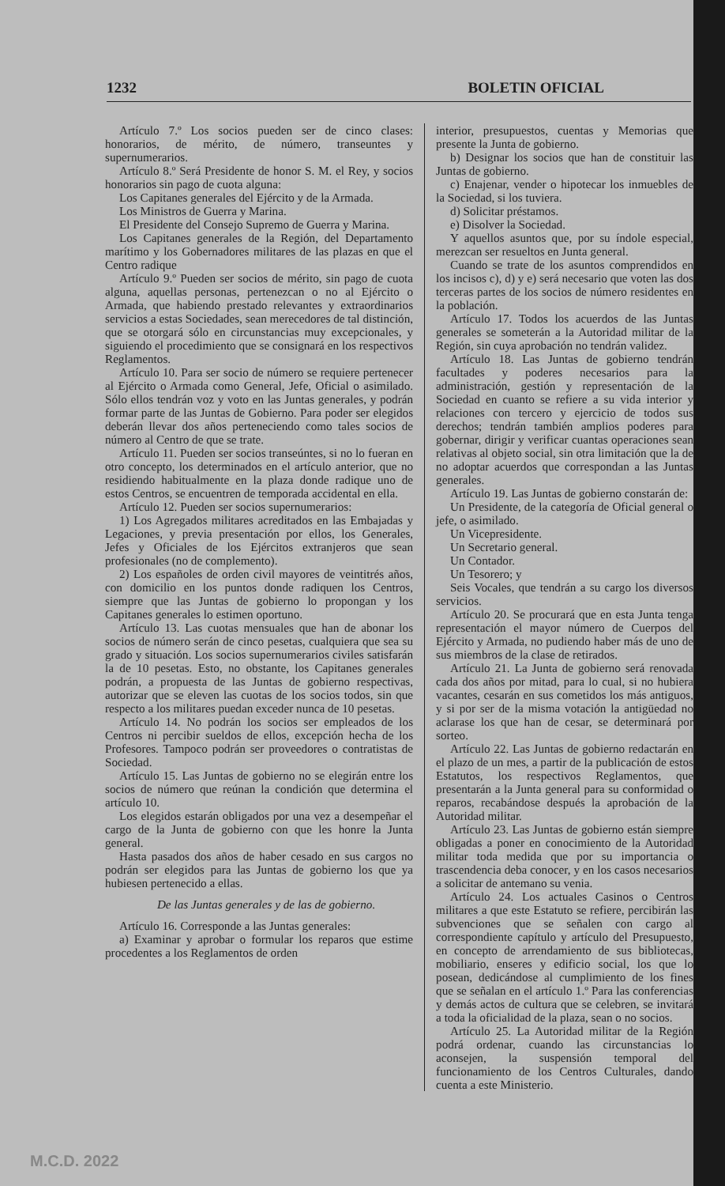1232 BOLETIN OFICIAL
Artículo 7.º Los socios pueden ser de cinco clases: honorarios, de mérito, de número, transeuntes y supernumerarios.
Artículo 8.º Será Presidente de honor S. M. el Rey, y socios honorarios sin pago de cuota alguna:
Los Capitanes generales del Ejército y de la Armada.
Los Ministros de Guerra y Marina.
El Presidente del Consejo Supremo de Guerra y Marina.
Los Capitanes generales de la Región, del Departamento marítimo y los Gobernadores militares de las plazas en que el Centro radique
Artículo 9.º Pueden ser socios de mérito, sin pago de cuota alguna, aquellas personas, pertenezcan o no al Ejército o Armada, que habiendo prestado relevantes y extraordinarios servicios a estas Sociedades, sean merecedores de tal distinción, que se otorgará sólo en circunstancias muy excepcionales, y siguiendo el procedimiento que se consignará en los respectivos Reglamentos.
Artículo 10. Para ser socio de número se requiere pertenecer al Ejército o Armada como General, Jefe, Oficial o asimilado. Sólo ellos tendrán voz y voto en las Juntas generales, y podrán formar parte de las Juntas de Gobierno. Para poder ser elegidos deberán llevar dos años perteneciendo como tales socios de número al Centro de que se trate.
Artículo 11. Pueden ser socios transeúntes, si no lo fueran en otro concepto, los determinados en el artículo anterior, que no residiendo habitualmente en la plaza donde radique uno de estos Centros, se encuentren de temporada accidental en ella.
Artículo 12. Pueden ser socios supernumerarios:
1) Los Agregados militares acreditados en las Embajadas y Legaciones, y previa presentación por ellos, los Generales, Jefes y Oficiales de los Ejércitos extranjeros que sean profesionales (no de complemento).
2) Los españoles de orden civil mayores de veintitrés años, con domicilio en los puntos donde radiquen los Centros, siempre que las Juntas de gobierno lo propongan y los Capitanes generales lo estimen oportuno.
Artículo 13. Las cuotas mensuales que han de abonar los socios de número serán de cinco pesetas, cualquiera que sea su grado y situación. Los socios supernumerarios civiles satisfarán la de 10 pesetas. Esto, no obstante, los Capitanes generales podrán, a propuesta de las Juntas de gobierno respectivas, autorizar que se eleven las cuotas de los socios todos, sin que respecto a los militares puedan exceder nunca de 10 pesetas.
Artículo 14. No podrán los socios ser empleados de los Centros ni percibir sueldos de ellos, excepción hecha de los Profesores. Tampoco podrán ser proveedores o contratistas de Sociedad.
Artículo 15. Las Juntas de gobierno no se elegirán entre los socios de número que reúnan la condición que determina el artículo 10.
Los elegidos estarán obligados por una vez a desempeñar el cargo de la Junta de gobierno con que les honre la Junta general.
Hasta pasados dos años de haber cesado en sus cargos no podrán ser elegidos para las Juntas de gobierno los que ya hubiesen pertenecido a ellas.
De las Juntas generales y de las de gobierno.
Artículo 16. Corresponde a las Juntas generales:
a) Examinar y aprobar o formular los reparos que estime procedentes a los Reglamentos de orden
interior, presupuestos, cuentas y Memorias que presente la Junta de gobierno.
b) Designar los socios que han de constituir las Juntas de gobierno.
c) Enajenar, vender o hipotecar los inmuebles de la Sociedad, si los tuviera.
d) Solicitar préstamos.
e) Disolver la Sociedad.
Y aquellos asuntos que, por su índole especial, merezcan ser resueltos en Junta general.
Cuando se trate de los asuntos comprendidos en los incisos c), d) y e) será necesario que voten las dos terceras partes de los socios de número residentes en la población.
Artículo 17. Todos los acuerdos de las Juntas generales se someterán a la Autoridad militar de la Región, sin cuya aprobación no tendrán validez.
Artículo 18. Las Juntas de gobierno tendrán facultades y poderes necesarios para la administración, gestión y representación de la Sociedad en cuanto se refiere a su vida interior y relaciones con tercero y ejercicio de todos sus derechos; tendrán también amplios poderes para gobernar, dirigir y verificar cuantas operaciones sean relativas al objeto social, sin otra limitación que la de no adoptar acuerdos que correspondan a las Juntas generales.
Artículo 19. Las Juntas de gobierno constarán de:
Un Presidente, de la categoría de Oficial general o jefe, o asimilado.
Un Vicepresidente.
Un Secretario general.
Un Contador.
Un Tesorero; y
Seis Vocales, que tendrán a su cargo los diversos servicios.
Artículo 20. Se procurará que en esta Junta tenga representación el mayor número de Cuerpos del Ejército y Armada, no pudiendo haber más de uno de sus miembros de la clase de retirados.
Artículo 21. La Junta de gobierno será renovada cada dos años por mitad, para lo cual, si no hubiera vacantes, cesarán en sus cometidos los más antiguos, y si por ser de la misma votación la antigüedad no aclarase los que han de cesar, se determinará por sorteo.
Artículo 22. Las Juntas de gobierno redactarán en el plazo de un mes, a partir de la publicación de estos Estatutos, los respectivos Reglamentos, que presentarán a la Junta general para su conformidad o reparos, recabándose después la aprobación de la Autoridad militar.
Artículo 23. Las Juntas de gobierno están siempre obligadas a poner en conocimiento de la Autoridad militar toda medida que por su importancia o trascendencia deba conocer, y en los casos necesarios a solicitar de antemano su venia.
Artículo 24. Los actuales Casinos o Centros militares a que este Estatuto se refiere, percibirán las subvenciones que se señalen con cargo al correspondiente capítulo y artículo del Presupuesto, en concepto de arrendamiento de sus bibliotecas, mobiliario, enseres y edificio social, los que lo posean, dedicándose al cumplimiento de los fines que se señalan en el artículo 1.º Para las conferencias y demás actos de cultura que se celebren, se invitará a toda la oficialidad de la plaza, sean o no socios.
Artículo 25. La Autoridad militar de la Región podrá ordenar, cuando las circunstancias lo aconsejen, la suspensión temporal del funcionamiento de los Centros Culturales, dando cuenta a este Ministerio.
M.C.D. 2022